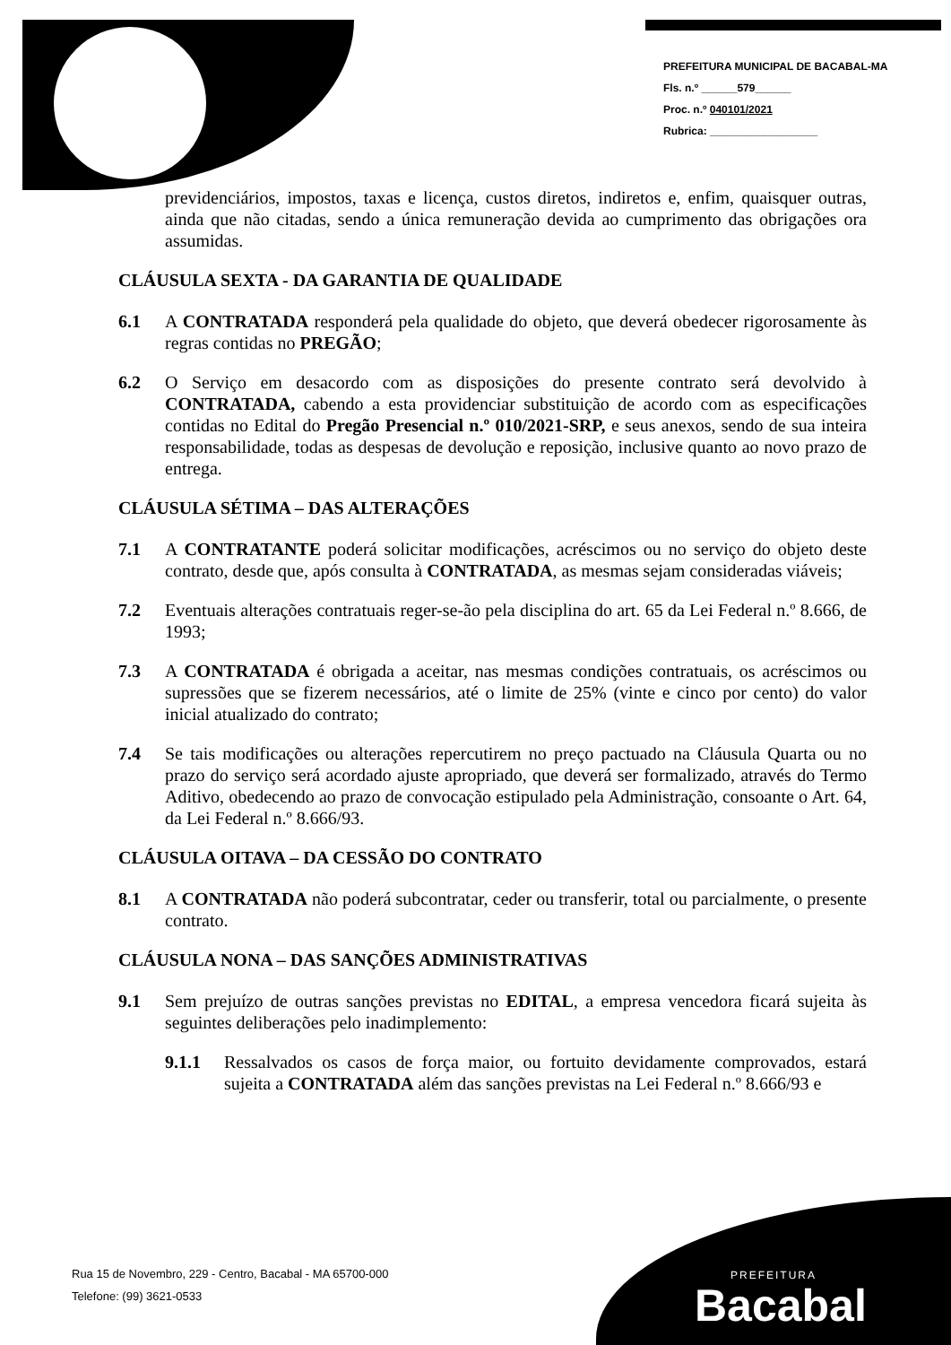PREFEITURA MUNICIPAL DE BACABAL-MA
Fls. n.º ______579______
Proc. n.º 040101/2021
Rubrica: __________________
previdenciários, impostos, taxas e licença, custos diretos, indiretos e, enfim, quaisquer outras, ainda que não citadas, sendo a única remuneração devida ao cumprimento das obrigações ora assumidas.
CLÁUSULA SEXTA - DA GARANTIA DE QUALIDADE
6.1 A CONTRATADA responderá pela qualidade do objeto, que deverá obedecer rigorosamente às regras contidas no PREGÃO;
6.2 O Serviço em desacordo com as disposições do presente contrato será devolvido à CONTRATADA, cabendo a esta providenciar substituição de acordo com as especificações contidas no Edital do Pregão Presencial n.º 010/2021-SRP, e seus anexos, sendo de sua inteira responsabilidade, todas as despesas de devolução e reposição, inclusive quanto ao novo prazo de entrega.
CLÁUSULA SÉTIMA – DAS ALTERAÇÕES
7.1 A CONTRATANTE poderá solicitar modificações, acréscimos ou no serviço do objeto deste contrato, desde que, após consulta à CONTRATADA, as mesmas sejam consideradas viáveis;
7.2 Eventuais alterações contratuais reger-se-ão pela disciplina do art. 65 da Lei Federal n.º 8.666, de 1993;
7.3 A CONTRATADA é obrigada a aceitar, nas mesmas condições contratuais, os acréscimos ou supressões que se fizerem necessários, até o limite de 25% (vinte e cinco por cento) do valor inicial atualizado do contrato;
7.4 Se tais modificações ou alterações repercutirem no preço pactuado na Cláusula Quarta ou no prazo do serviço será acordado ajuste apropriado, que deverá ser formalizado, através do Termo Aditivo, obedecendo ao prazo de convocação estipulado pela Administração, consoante o Art. 64, da Lei Federal n.º 8.666/93.
CLÁUSULA OITAVA – DA CESSÃO DO CONTRATO
8.1 A CONTRATADA não poderá subcontratar, ceder ou transferir, total ou parcialmente, o presente contrato.
CLÁUSULA NONA – DAS SANÇÕES ADMINISTRATIVAS
9.1 Sem prejuízo de outras sanções previstas no EDITAL, a empresa vencedora ficará sujeita às seguintes deliberações pelo inadimplemento:
9.1.1 Ressalvados os casos de força maior, ou fortuito devidamente comprovados, estará sujeita a CONTRATADA além das sanções previstas na Lei Federal n.º 8.666/93 e
Rua 15 de Novembro, 229 - Centro, Bacabal - MA 65700-000
Telefone: (99) 3621-0533
PREFEITURA
Bacabal